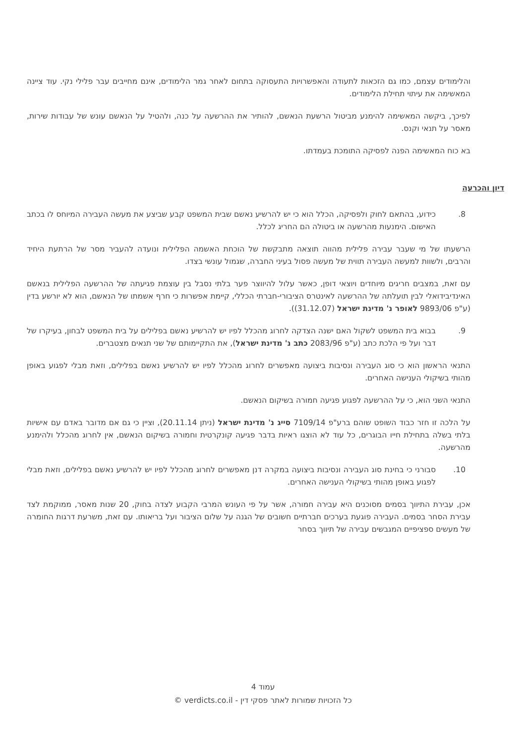והלימודים עצמם, כמו גם הזכאות לתעודה והאפשרויות התעסוקה בתחום לאחר גמר הלימודים, אינם מחייבים עבר פלילי נקי. עוד ציינה המאשימה את עיתוי תחילת הלימודים.
לפיכך, ביקשה המאשימה להימנע מביטול הרשעת הנאשם, להותיר את ההרשעה על כנה, ולהטיל על הנאשם עונש של עבודות שירות, מאסר על תנאי וקנס.
בא כוח המאשימה הפנה לפסיקה התומכת בעמדתו.
דיון והכרעה
8. כידוע, בהתאם לחוק ולפסיקה, הכלל הוא כי יש להרשיע נאשם שבית המשפט קבע שביצע את מעשה העבירה המיוחס לו בכתב האישום. הימנעות מהרשעה או ביטולה הם החריג לכלל.
הרשעתו של מי שעבר עבירה פלילית מהווה תוצאה מתבקשת של הוכחת האשמה הפלילית ונועדה להעביר מסר של הרתעת היחיד והרבים, ולשוות למעשה העבירה תווית של מעשה פסול בעיני החברה, שגמול עונשי בצדו.
עם זאת, במצבים חריגים מיוחדים ויוצאי דופן, כאשר עלול להיווצר פער בלתי נסבל בין עוצמת פגיעתה של ההרשעה הפלילית בנאשם האינדיבידואלי לבין תועלתה של ההרשעה לאינטרס הציבורי-חברתי הכללי, קיימת אפשרות כי חרף אשמתו של הנאשם, הוא לא יורשע בדין (ע"פ 9893/06 לאופר נ' מדינת ישראל (31.12.07)).
9. בבוא בית המשפט לשקול האם ישנה הצדקה לחרוג מהכלל לפיו יש להרשיע נאשם בפלילים על בית המשפט לבחון, בעיקרו של דבר ועל פי הלכת כתב (ע"פ 2083/96 כתב נ' מדינת ישראל), את התקיימותם של שני תנאים מצטברים.
התנאי הראשון הוא כי סוג העבירה ונסיבות ביצועה מאפשרים לחרוג מהכלל לפיו יש להרשיע נאשם בפלילים, וזאת מבלי לפגוע באופן מהותי בשיקולי הענישה האחרים.
התנאי השני הוא, כי על ההרשעה לפגוע פגיעה חמורה בשיקום הנאשם.
על הלכה זו חזר כבוד השופט שוהם ברע"פ 7109/14 סייג נ' מדינת ישראל (ניתן 20.11.14), וציין כי גם אם מדובר באדם עם אישיות בלתי בשלה בתחילת חייו הבוגרים, כל עוד לא הוצגו ראיות בדבר פגיעה קונקרטית וחמורה בשיקום הנאשם, אין לחרוג מהכלל ולהימנע מהרשעה.
10. סבורני כי בחינת סוג העבירה ונסיבות ביצועה במקרה דנן מאפשרים לחרוג מהכלל לפיו יש להרשיע נאשם בפלילים, וזאת מבלי לפגוע באופן מהותי בשיקולי הענישה האחרים.
אכן, עבירת התיווך בסמים מסוכנים היא עבירה חמורה, אשר על פי העונש המרבי הקבוע לצדה בחוק, 20 שנות מאסר, ממוקמת לצד עבירת הסחר בסמים. העבירה פוגעת בערכים חברתיים חשובים של הגנה על שלום הציבור ועל בריאותו. עם זאת, משרעת דרגות החומרה של מעשים ספציפיים המגבשים עבירה של תיווך בסחר
עמוד 4
כל הזכויות שמורות לאתר פסקי דין - verdicts.co.il ©